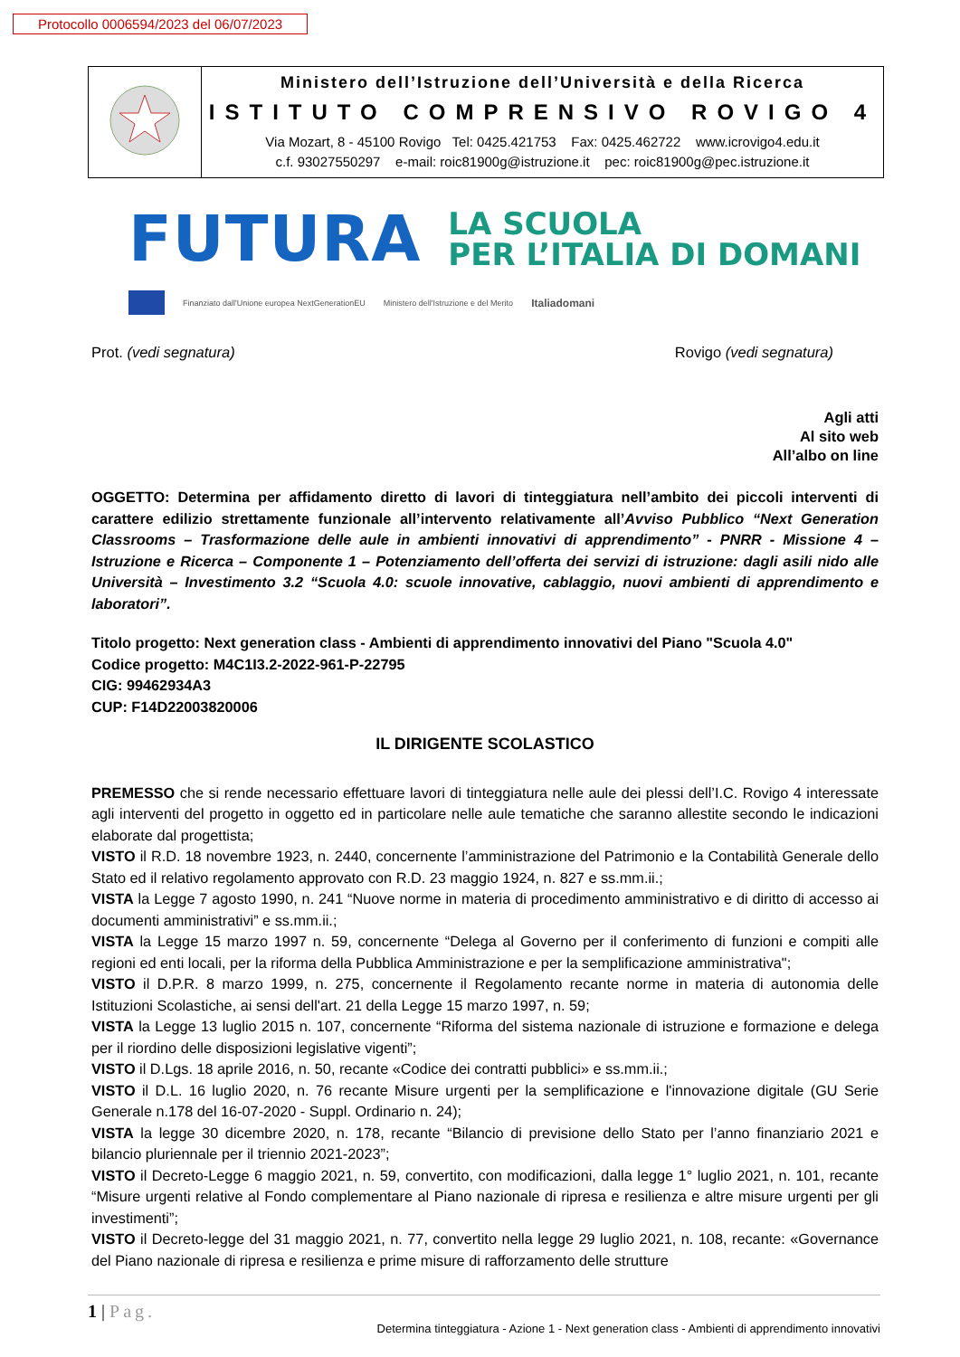Protocollo 0006594/2023 del 06/07/2023
| | Ministero dell’Istruzione dell’Università e della Ricerca ISTITUTO COMPRENSIVO ROVIGO 4 Via Mozart, 8 - 45100 Rovigo Tel: 0425.421753 Fax: 0425.462722 www.icrovigo4.edu.it c.f. 93027550297 e-mail: roic81900g@istruzione.it pec: roic81900g@pec.istruzione.it |
FUTURA
LA SCUOLA
PER L’ITALIA DI DOMANI
Finanziato dall'Unione europea NextGenerationEU Ministero dell'Istruzione e del Merito Italiadomani
Prot. (vedi segnatura) Rovigo (vedi segnatura)
Agli atti
Al sito web
All’albo on line
OGGETTO: Determina per affidamento diretto di lavori di tinteggiatura nell’ambito dei piccoli interventi di carattere edilizio strettamente funzionale all’intervento relativamente all’Avviso Pubblico “Next Generation Classrooms – Trasformazione delle aule in ambienti innovativi di apprendimento” - PNRR - Missione 4 – Istruzione e Ricerca – Componente 1 – Potenziamento dell’offerta dei servizi di istruzione: dagli asili nido alle Università – Investimento 3.2 “Scuola 4.0: scuole innovative, cablaggio, nuovi ambienti di apprendimento e laboratori”.
Titolo progetto: Next generation class - Ambienti di apprendimento innovativi del Piano "Scuola 4.0"
Codice progetto: M4C1I3.2-2022-961-P-22795
CIG: 99462934A3
CUP: F14D22003820006
IL DIRIGENTE SCOLASTICO
PREMESSO che si rende necessario effettuare lavori di tinteggiatura nelle aule dei plessi dell’I.C. Rovigo 4 interessate agli interventi del progetto in oggetto ed in particolare nelle aule tematiche che saranno allestite secondo le indicazioni elaborate dal progettista;
VISTO il R.D. 18 novembre 1923, n. 2440, concernente l’amministrazione del Patrimonio e la Contabilità Generale dello Stato ed il relativo regolamento approvato con R.D. 23 maggio 1924, n. 827 e ss.mm.ii.;
VISTA la Legge 7 agosto 1990, n. 241 “Nuove norme in materia di procedimento amministrativo e di diritto di accesso ai documenti amministrativi” e ss.mm.ii.;
VISTA la Legge 15 marzo 1997 n. 59, concernente “Delega al Governo per il conferimento di funzioni e compiti alle regioni ed enti locali, per la riforma della Pubblica Amministrazione e per la semplificazione amministrativa";
VISTO il D.P.R. 8 marzo 1999, n. 275, concernente il Regolamento recante norme in materia di autonomia delle Istituzioni Scolastiche, ai sensi dell'art. 21 della Legge 15 marzo 1997, n. 59;
VISTA la Legge 13 luglio 2015 n. 107, concernente “Riforma del sistema nazionale di istruzione e formazione e delega per il riordino delle disposizioni legislative vigenti”;
VISTO il D.Lgs. 18 aprile 2016, n. 50, recante «Codice dei contratti pubblici» e ss.mm.ii.;
VISTO il D.L. 16 luglio 2020, n. 76 recante Misure urgenti per la semplificazione e l'innovazione digitale (GU Serie Generale n.178 del 16-07-2020 - Suppl. Ordinario n. 24);
VISTA la legge 30 dicembre 2020, n. 178, recante “Bilancio di previsione dello Stato per l’anno finanziario 2021 e bilancio pluriennale per il triennio 2021-2023”;
VISTO il Decreto-Legge 6 maggio 2021, n. 59, convertito, con modificazioni, dalla legge 1° luglio 2021, n. 101, recante “Misure urgenti relative al Fondo complementare al Piano nazionale di ripresa e resilienza e altre misure urgenti per gli investimenti”;
VISTO il Decreto-legge del 31 maggio 2021, n. 77, convertito nella legge 29 luglio 2021, n. 108, recante: «Governance del Piano nazionale di ripresa e resilienza e prime misure di rafforzamento delle strutture
1 | Pag.
Determina tinteggiatura - Azione 1 - Next generation class - Ambienti di apprendimento innovativi